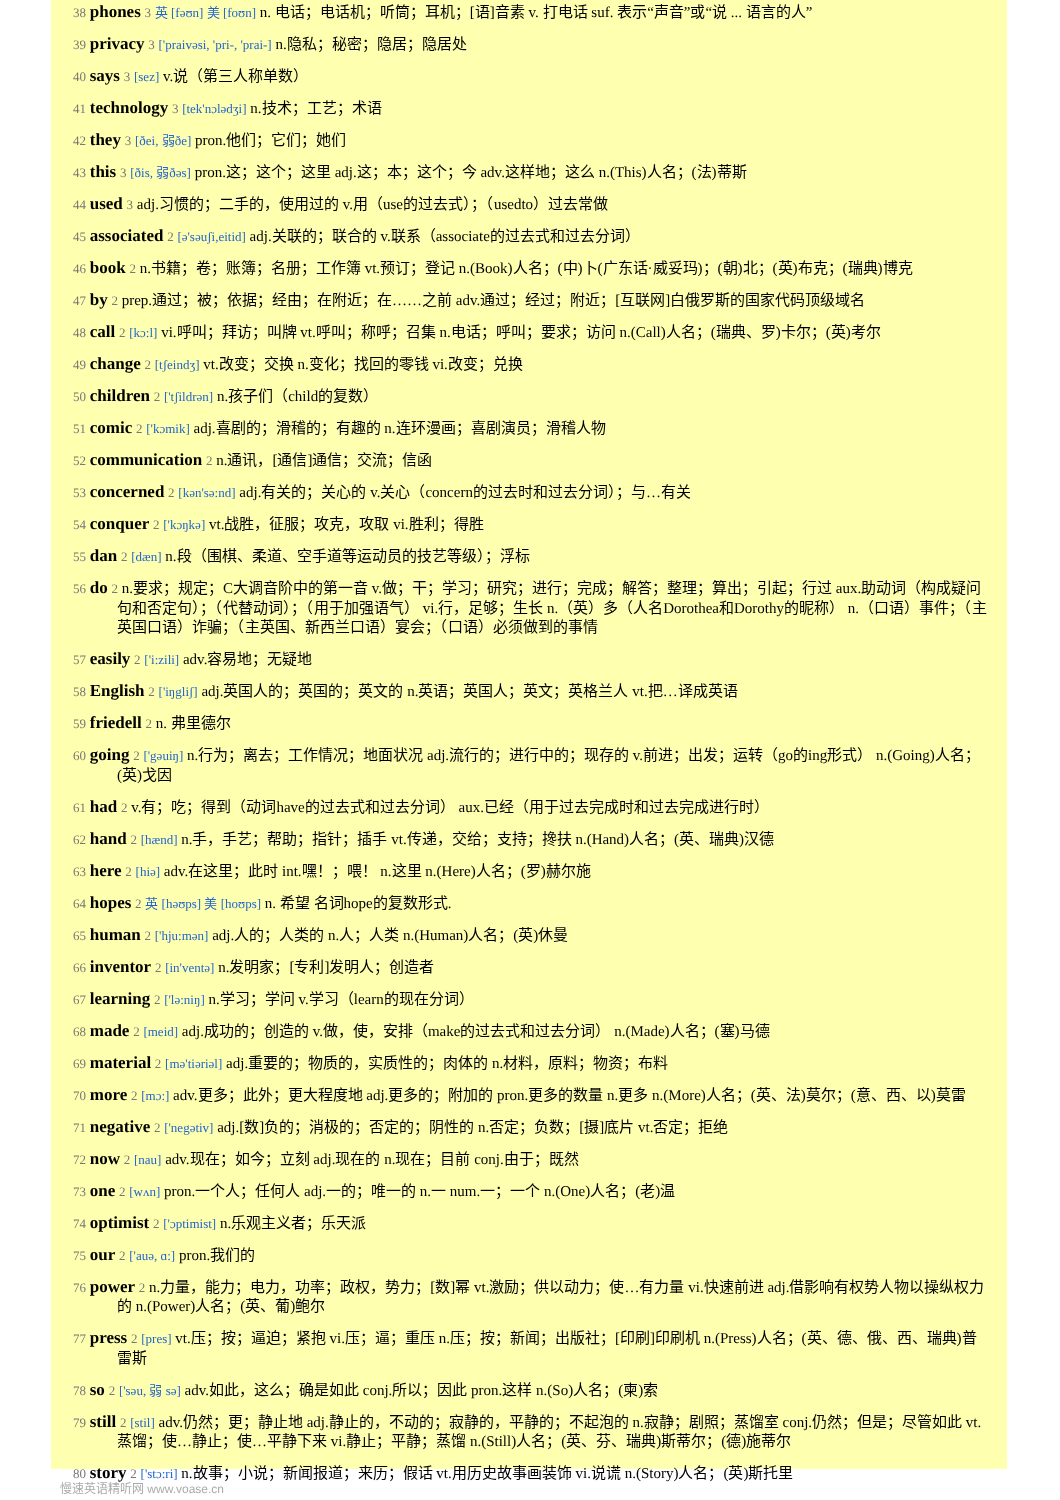38 phones 3 英 [fəʊn] 美 [foʊn] n. 电话；电话机；听筒；耳机；[语]音素 v. 打电话 suf. 表示“声音”或“说 ... 语言的人”
39 privacy 3 ['praivəsi, 'pri-, 'prai-] n.隐私；秘密；隐居；隐居处
40 says 3 [sez] v.说（第三人称单数）
41 technology 3 [tek'nɔlədʒi] n.技术；工艺；术语
42 they 3 [ðei, 弱ðe] pron.他们；它们；她们
43 this 3 [ðis, 弱ðəs] pron.这；这个；这里 adj.这；本；这个；今 adv.这样地；这么 n.(This)人名；(法)蒂斯
44 used 3 adj.习惯的；二手的，使用过的 v.用（use的过去式）；（usedto）过去常做
45 associated 2 [ə'səuʃi,eitid] adj.关联的；联合的 v.联系（associate的过去式和过去分词）
46 book 2 n.书籍；卷；账簿；名册；工作簿 vt.预订；登记 n.(Book)人名；(中)卜(广东话·威妥玛)；(朝)北；(英)布克；(瑞典)博克
47 by 2 prep.通过；被；依据；经由；在附近；在……之前 adv.通过；经过；附近；[互联网]白俄罗斯的国家代码顶级域名
48 call 2 [kɔ:l] vi.呼叫；拜访；叫牌 vt.呼叫；称呼；召集 n.电话；呼叫；要求；访问 n.(Call)人名；(瑞典、罗)卡尔；(英)考尔
49 change 2 [tʃeindʒ] vt.改变；交换 n.变化；找回的零钱 vi.改变；兑换
50 children 2 ['tʃildrən] n.孩子们（child的复数）
51 comic 2 ['kɔmik] adj.喜剧的；滑稽的；有趣的 n.连环漫画；喜剧演员；滑稽人物
52 communication 2 n.通讯，[通信]通信；交流；信函
53 concerned 2 [kən'sə:nd] adj.有关的；关心的 v.关心（concern的过去时和过去分词）；与…有关
54 conquer 2 ['kɔŋkə] vt.战胜，征服；攻克，攻取 vi.胜利；得胜
55 dan 2 [dæn] n.段（围棋、柔道、空手道等运动员的技艺等级）；浮标
56 do 2 n.要求；规定；C大调音阶中的第一音 v.做；干；学习；研究；进行；完成；解答；整理；算出；引起；行过 aux.助动词（构成疑问句和否定句）；（代替动词）；（用于加强语气） vi.行，足够；生长 n.（英）多（人名Dorothea和Dorothy的昵称） n.（口语）事件；（主英国口语）诈骗；（主英国、新西兰口语）宴会；（口语）必须做到的事情
57 easily 2 ['i:zili] adv.容易地；无疑地
58 English 2 ['iŋgliʃ] adj.英国人的；英国的；英文的 n.英语；英国人；英文；英格兰人 vt.把…译成英语
59 friedell 2 n. 弗里德尔
60 going 2 ['gəuiŋ] n.行为；离去；工作情况；地面状况 adj.流行的；进行中的；现存的 v.前进；出发；运转（go的ing形式） n.(Going)人名；(英)戈因
61 had 2 v.有；吃；得到（动词have的过去式和过去分词） aux.已经（用于过去完成时和过去完成进行时）
62 hand 2 [hænd] n.手，手艺；帮助；指针；插手 vt.传递，交给；支持；搀扶 n.(Hand)人名；(英、瑞典)汉德
63 here 2 [hiə] adv.在这里；此时 int.嘿！；喂！ n.这里 n.(Here)人名；(罗)赫尔施
64 hopes 2 英 [həʊps] 美 [hoʊps] n. 希望 名词hope的复数形式.
65 human 2 ['hju:mən] adj.人的；人类的 n.人；人类 n.(Human)人名；(英)休曼
66 inventor 2 [in'ventə] n.发明家；[专利]发明人；创造者
67 learning 2 ['lə:niŋ] n.学习；学问 v.学习（learn的现在分词）
68 made 2 [meid] adj.成功的；创造的 v.做，使，安排（make的过去式和过去分词） n.(Made)人名；(塞)马德
69 material 2 [mə'tiəriəl] adj.重要的；物质的，实质性的；肉体的 n.材料，原料；物资；布料
70 more 2 [mɔ:] adv.更多；此外；更大程度地 adj.更多的；附加的 pron.更多的数量 n.更多 n.(More)人名；(英、法)莫尔；(意、西、以)莫雷
71 negative 2 ['negətiv] adj.[数]负的；消极的；否定的；阴性的 n.否定；负数；[摄]底片 vt.否定；拒绝
72 now 2 [nau] adv.现在；如今；立刻 adj.现在的 n.现在；目前 conj.由于；既然
73 one 2 [wʌn] pron.一个人；任何人 adj.一的；唯一的 n.一 num.一；一个 n.(One)人名；(老)温
74 optimist 2 ['ɔptimist] n.乐观主义者；乐天派
75 our 2 ['auə, ɑ:] pron.我们的
76 power 2 n.力量，能力；电力，功率；政权，势力；[数]幂 vt.激励；供以动力；使…有力量 vi.快速前进 adj.借影响有权势人物以操纵权力的 n.(Power)人名；(英、葡)鲍尔
77 press 2 [pres] vt.压；按；逼迫；紧抱 vi.压；逼；重压 n.压；按；新闻；出版社；[印刷]印刷机 n.(Press)人名；(英、德、俄、西、瑞典)普雷斯
78 so 2 ['səu, 弱 sə] adv.如此，这么；确是如此 conj.所以；因此 pron.这样 n.(So)人名；(柬)索
79 still 2 [stil] adv.仍然；更；静止地 adj.静止的，不动的；寂静的，平静的；不起泡的 n.寂静；剧照；蒸馏室 conj.仍然；但是；尽管如此 vt.蒸馏；使…静止；使…平静下来 vi.静止；平静；蒸馏 n.(Still)人名；(英、芬、瑞典)斯蒂尔；(德)施蒂尔
80 story 2 ['stɔ:ri] n.故事；小说；新闻报道；来历；假话 vt.用历史故事画装饰 vi.说谎 n.(Story)人名；(英)斯托里
慢速英语精听网 www.voase.cn